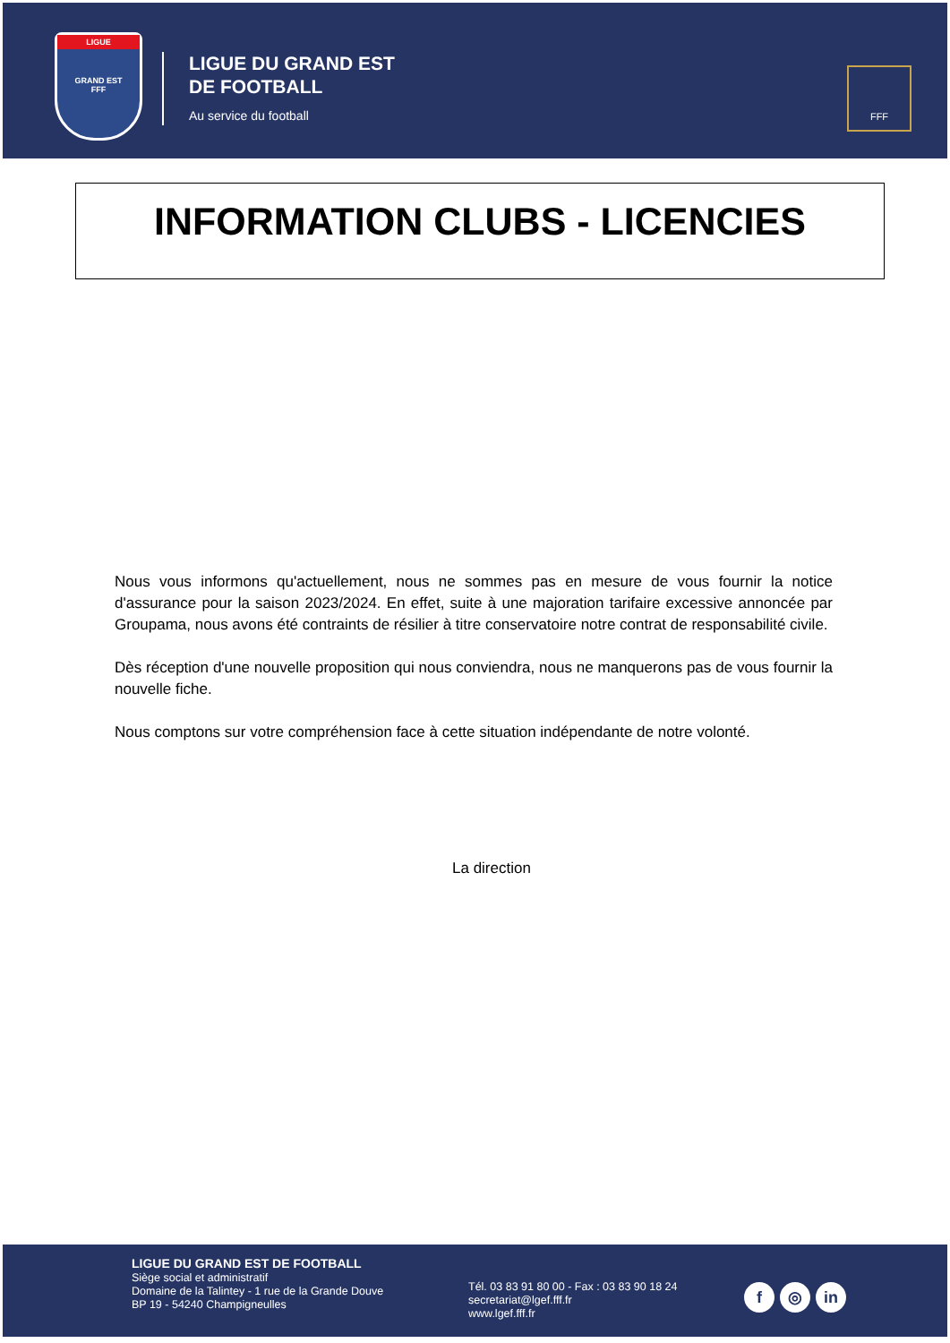LIGUE
GRAND EST
FFF
LIGUE DU GRAND EST
DE FOOTBALL
Au service du football
FFF
INFORMATION CLUBS - LICENCIES
Nous vous informons qu'actuellement, nous ne sommes pas en mesure de vous fournir la notice d'assurance pour la saison 2023/2024. En effet, suite à une majoration tarifaire excessive annoncée par Groupama, nous avons été contraints de résilier à titre conservatoire notre contrat de responsabilité civile.
Dès réception d'une nouvelle proposition qui nous conviendra, nous ne manquerons pas de vous fournir la nouvelle fiche.
Nous comptons sur votre compréhension face à cette situation indépendante de notre volonté.
La direction
LIGUE DU GRAND EST DE FOOTBALL
Siège social et administratif
Domaine de la Talintey - 1 rue de la Grande Douve
BP 19 - 54240 Champigneulles
Tél. 03 83 91 80 00 - Fax : 03 83 90 18 24
secretariat@lgef.fff.fr
www.lgef.fff.fr
f ◎ in